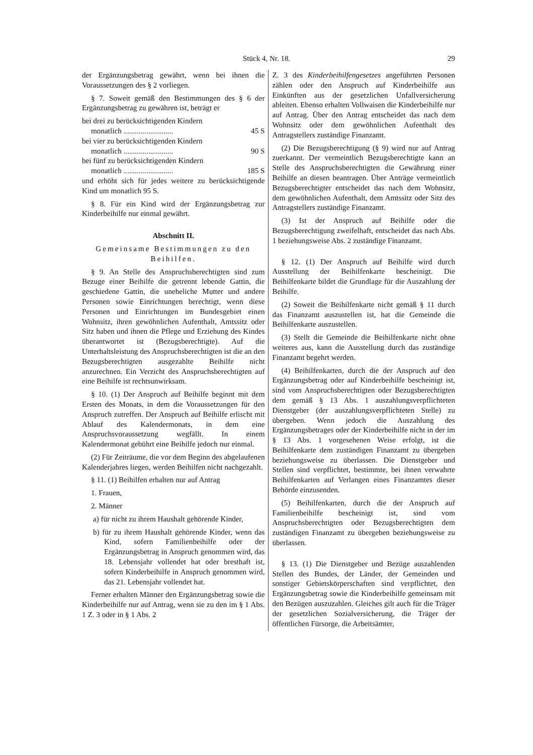Stück 4, Nr. 18. 29
der Ergänzungsbetrag gewährt, wenn bei ihnen die Voraussetzungen des § 2 vorliegen.
§ 7. Soweit gemäß den Bestimmungen des § 6 der Ergänzungsbetrag zu gewähren ist, beträgt er
bei drei zu berücksichtigenden Kindern
monatlich .......................... 45 S
bei vier zu berücksichtigenden Kindern
monatlich .......................... 90 S
bei fünf zu berücksichtigenden Kindern
monatlich .......................... 185 S
und erhöht sich für jedes weitere zu berücksichtigende Kind um monatlich 95 S.
§ 8. Für ein Kind wird der Ergänzungsbetrag zur Kinderbeihilfe nur einmal gewährt.
Abschnitt II.
Gemeinsame Bestimmungen zu den Beihilfen.
§ 9. An Stelle des Anspruchsberechtigten sind zum Bezuge einer Beihilfe die getrennt lebende Gattin, die geschiedene Gattin, die uneheliche Mutter und andere Personen sowie Einrichtungen berechtigt, wenn diese Personen und Einrichtungen im Bundesgebiet einen Wohnsitz, ihren gewöhnlichen Aufenthalt, Amtssitz oder Sitz haben und ihnen die Pflege und Erziehung des Kindes überantwortet ist (Bezugsberechtigte). Auf die Unterhaltsleistung des Anspruchsberechtigten ist die an den Bezugsberechtigten ausgezahlte Beihilfe nicht anzurechnen. Ein Verzicht des Anspruchsberechtigten auf eine Beihilfe ist rechtsunwirksam.
§ 10. (1) Der Anspruch auf Beihilfe beginnt mit dem Ersten des Monats, in dem die Voraussetzungen für den Anspruch zutreffen. Der Anspruch auf Beihilfe erlischt mit Ablauf des Kalendermonats, in dem eine Anspruchsvoraussetzung wegfällt. In einem Kalendermonat gebührt eine Beihilfe jedoch nur einmal.
(2) Für Zeiträume, die vor dem Beginn des abgelaufenen Kalenderjahres liegen, werden Beihilfen nicht nachgezahlt.
§ 11. (1) Beihilfen erhalten nur auf Antrag
1. Frauen,
2. Männer
a) für nicht zu ihrem Haushalt gehörende Kinder,
b) für zu ihrem Haushalt gehörende Kinder, wenn das Kind, sofern Familienbeihilfe oder der Ergänzungsbetrag in Anspruch genommen wird, das 18. Lebensjahr vollendet hat oder bresthaft ist, sofern Kinderbeihilfe in Anspruch genommen wird, das 21. Lebensjahr vollendet hat.
Ferner erhalten Männer den Ergänzungsbetrag sowie die Kinderbeihilfe nur auf Antrag, wenn sie zu den im § 1 Abs. 1 Z. 3 oder in § 1 Abs. 2
Z. 3 des Kinderbeihilfengesetzes angeführten Personen zählen oder den Anspruch auf Kinderbeihilfe aus Einkünften aus der gesetzlichen Unfallversicherung ableiten. Ebenso erhalten Vollwaisen die Kinderbeihilfe nur auf Antrag. Über den Antrag entscheidet das nach dem Wohnsitz oder dem gewöhnlichen Aufenthalt des Antragstellers zuständige Finanzamt.
(2) Die Bezugsberechtigung (§ 9) wird nur auf Antrag zuerkannt. Der vermeintlich Bezugsberechtigte kann an Stelle des Anspruchsberechtigten die Gewährung einer Beihilfe an diesen beantragen. Über Anträge vermeintlich Bezugsberechtigter entscheidet das nach dem Wohnsitz, dem gewöhnlichen Aufenthalt, dem Amtssitz oder Sitz des Antragstellers zuständige Finanzamt.
(3) Ist der Anspruch auf Beihilfe oder die Bezugsberechtigung zweifelhaft, entscheidet das nach Abs. 1 beziehungsweise Abs. 2 zuständige Finanzamt.
§ 12. (1) Der Anspruch auf Beihilfe wird durch Ausstellung der Beihilfenkarte bescheinigt. Die Beihilfenkarte bildet die Grundlage für die Auszahlung der Beihilfe.
(2) Soweit die Beihilfenkarte nicht gemäß § 11 durch das Finanzamt auszustellen ist, hat die Gemeinde die Beihilfenkarte auszustellen.
(3) Stellt die Gemeinde die Beihilfenkarte nicht ohne weiteres aus, kann die Ausstellung durch das zuständige Finanzamt begehrt werden.
(4) Beihilfenkarten, durch die der Anspruch auf den Ergänzungsbetrag oder auf Kinderbeihilfe bescheinigt ist, sind vom Anspruchsberechtigten oder Bezugsberechtigten dem gemäß § 13 Abs. 1 auszahlungsverpflichteten Dienstgeber (der auszahlungsverpflichteten Stelle) zu übergeben. Wenn jedoch die Auszahlung des Ergänzungsbetrages oder der Kinderbeihilfe nicht in der im § 13 Abs. 1 vorgesehenen Weise erfolgt, ist die Beihilfenkarte dem zuständigen Finanzamt zu übergeben beziehungsweise zu überlassen. Die Dienstgeber und Stellen sind verpflichtet, bestimmte, bei ihnen verwahrte Beihilfenkarten auf Verlangen eines Finanzamtes dieser Behörde einzusenden.
(5) Beihilfenkarten, durch die der Anspruch auf Familienbeihilfe bescheinigt ist, sind vom Anspruchsberechtigten oder Bezugsberechtigten dem zuständigen Finanzamt zu übergeben beziehungsweise zu überlassen.
§ 13. (1) Die Dienstgeber und Bezüge auszahlenden Stellen des Bundes, der Länder, der Gemeinden und sonstiger Gebietskörperschaften sind verpflichtet, den Ergänzungsbetrag sowie die Kinderbeihilfe gemeinsam mit den Bezügen auszuzahlen. Gleiches gilt auch für die Träger der gesetzlichen Sozialversicherung, die Träger der öffentlichen Fürsorge, die Arbeitsämter,